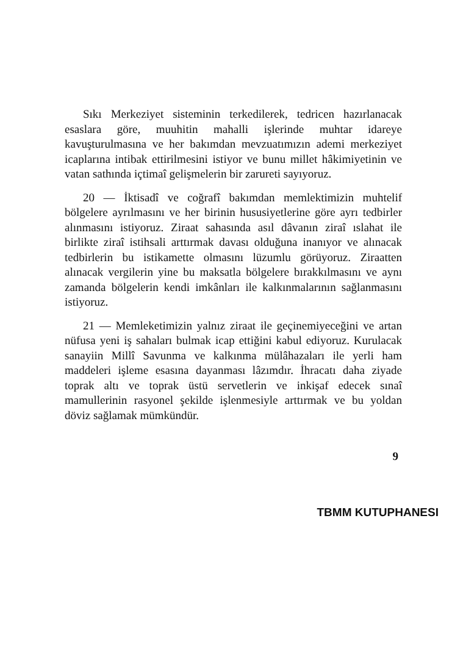Sıkı Merkeziyet sisteminin terkedilerek, tedricen hazırlanacak esaslara göre, muuhitin mahalli işlerinde muhtar idareye kavuşturulmasına ve her bakımdan mevzuatımızın ademi merkeziyet icaplarına intibak ettirilmesini istiyor ve bunu millet hâkimiyetinin ve vatan sathında içtimaî gelişmelerin bir zarureti sayıyoruz.
20 — İktisadî ve coğrafî bakımdan memlektimizin muhtelif bölgelere ayrılmasını ve her birinin hususiyetlerine göre ayrı tedbirler alınmasını istiyoruz. Ziraat sahasında asıl dâvanın ziraî ıslahat ile birlikte ziraî istihsali arttırmak davası olduğuna inanıyor ve alınacak tedbirlerin bu istikamette olmasını lüzumlu görüyoruz. Ziraatten alınacak vergilerin yine bu maksatla bölgelere bırakkılmasını ve aynı zamanda bölgelerin kendi imkânları ile kalkınmalarının sağlanmasını istiyoruz.
21 — Memleketimizin yalnız ziraat ile geçinemiyeceğini ve artan nüfusa yeni iş sahaları bulmak icap ettiğini kabul ediyoruz. Kurulacak sanayiin Millî Savunma ve kalkınma mülâhazaları ile yerli ham maddeleri işleme esasına dayanması lâzımdır. İhracatı daha ziyade toprak altı ve toprak üstü servetlerin ve inkişaf edecek sınaî mamullerinin rasyonel şekilde işlenmesiyle arttırmak ve bu yoldan döviz sağlamak mümkündür.
9
TBMM KUTUPHANESI